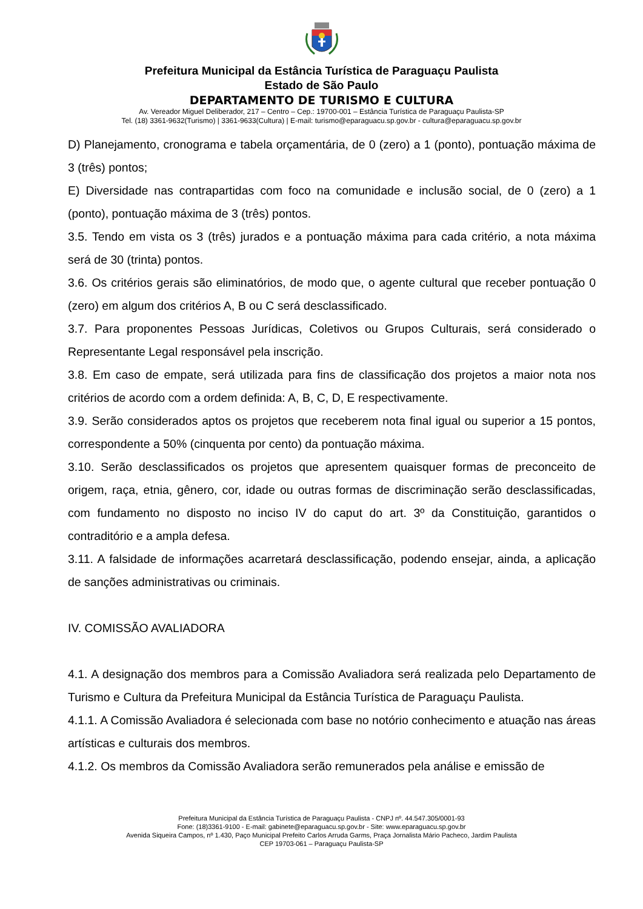Prefeitura Municipal da Estância Turística de Paraguaçu Paulista
Estado de São Paulo
DEPARTAMENTO DE TURISMO E CULTURA
Av. Vereador Miguel Deliberador, 217 – Centro – Cep.: 19700-001 – Estância Turística de Paraguaçu Paulista-SP
Tel. (18) 3361-9632(Turismo) | 3361-9633(Cultura) | E-mail: turismo@eparaguacu.sp.gov.br - cultura@eparaguacu.sp.gov.br
D) Planejamento, cronograma e tabela orçamentária, de 0 (zero) a 1 (ponto), pontuação máxima de 3 (três) pontos;
E) Diversidade nas contrapartidas com foco na comunidade e inclusão social, de 0 (zero) a 1 (ponto), pontuação máxima de 3 (três) pontos.
3.5. Tendo em vista os 3 (três) jurados e a pontuação máxima para cada critério, a nota máxima será de 30 (trinta) pontos.
3.6. Os critérios gerais são eliminatórios, de modo que, o agente cultural que receber pontuação 0 (zero) em algum dos critérios A, B ou C será desclassificado.
3.7. Para proponentes Pessoas Jurídicas, Coletivos ou Grupos Culturais, será considerado o Representante Legal responsável pela inscrição.
3.8. Em caso de empate, será utilizada para fins de classificação dos projetos a maior nota nos critérios de acordo com a ordem definida: A, B, C, D, E respectivamente.
3.9. Serão considerados aptos os projetos que receberem nota final igual ou superior a 15 pontos, correspondente a 50% (cinquenta por cento) da pontuação máxima.
3.10. Serão desclassificados os projetos que apresentem quaisquer formas de preconceito de origem, raça, etnia, gênero, cor, idade ou outras formas de discriminação serão desclassificadas, com fundamento no disposto no inciso IV do caput do art. 3º da Constituição, garantidos o contraditório e a ampla defesa.
3.11. A falsidade de informações acarretará desclassificação, podendo ensejar, ainda, a aplicação de sanções administrativas ou criminais.
IV. COMISSÃO AVALIADORA
4.1. A designação dos membros para a Comissão Avaliadora será realizada pelo Departamento de Turismo e Cultura da Prefeitura Municipal da Estância Turística de Paraguaçu Paulista.
4.1.1. A Comissão Avaliadora é selecionada com base no notório conhecimento e atuação nas áreas artísticas e culturais dos membros.
4.1.2. Os membros da Comissão Avaliadora serão remunerados pela análise e emissão de
Prefeitura Municipal da Estância Turística de Paraguaçu Paulista - CNPJ nº. 44.547.305/0001-93
Fone: (18)3361-9100 - E-mail: gabinete@eparaguacu.sp.gov.br - Site: www.eparaguacu.sp.gov.br
Avenida Siqueira Campos, nº 1.430, Paço Municipal Prefeito Carlos Arruda Garms, Praça Jornalista Mário Pacheco, Jardim Paulista
CEP 19703-061 – Paraguaçu Paulista-SP